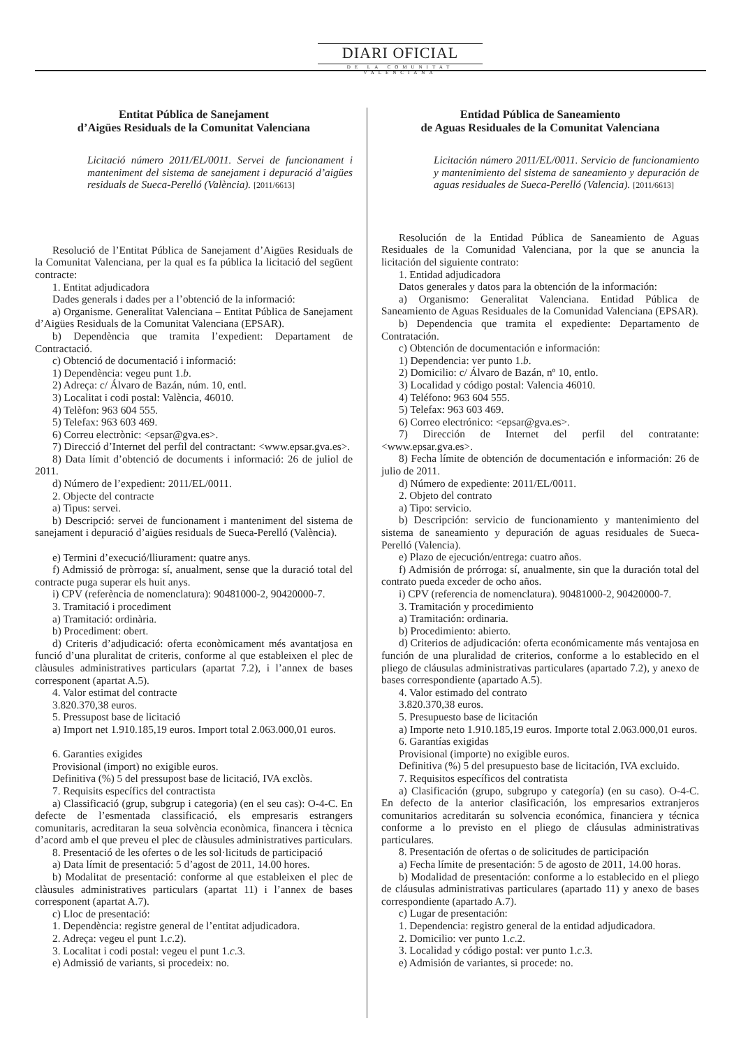DIARI OFICIAL
DE LA COMUNITAT VALENCIANA
Entitat Pública de Sanejament
d’Aigües Residuals de la Comunitat Valenciana
Licitació número 2011/EL/0011. Servei de funcionament i manteniment del sistema de sanejament i depuració d’aigües residuals de Sueca-Perelló (València). [2011/6613]
Resolució de l’Entitat Pública de Sanejament d’Aigües Residuals de la Comunitat Valenciana, per la qual es fa pública la licitació del següent contracte:
1. Entitat adjudicadora
Dades generals i dades per a l’obtenció de la informació:
a) Organisme. Generalitat Valenciana – Entitat Pública de Sanejament d’Aigües Residuals de la Comunitat Valenciana (EPSAR).
b) Dependència que tramita l’expedient: Departament de Contractació.
c) Obtenció de documentació i informació:
1) Dependència: vegeu punt 1.b.
2) Adreça: c/ Álvaro de Bazán, núm. 10, entl.
3) Localitat i codi postal: València, 46010.
4) Telèfon: 963 604 555.
5) Telefax: 963 603 469.
6) Correu electrònic: <epsar@gva.es>.
7) Direcció d’Internet del perfil del contractant: <www.epsar.gva.es>.
8) Data límit d’obtenció de documents i informació: 26 de juliol de 2011.
d) Número de l’expedient: 2011/EL/0011.
2. Objecte del contracte
a) Tipus: servei.
b) Descripció: servei de funcionament i manteniment del sistema de sanejament i depuració d’aigües residuals de Sueca-Perelló (València).
e) Termini d’execució/lliurament: quatre anys.
f) Admissió de pròrroga: sí, anualment, sense que la duració total del contracte puga superar els huit anys.
i) CPV (referència de nomenclatura): 90481000-2, 90420000-7.
3. Tramitació i procediment
a) Tramitació: ordinària.
b) Procediment: obert.
d) Criteris d’adjudicació: oferta econòmicament més avantatjosa en funció d’una pluralitat de criteris, conforme al que estableixen el plec de clàusules administratives particulars (apartat 7.2), i l’annex de bases corresponent (apartat A.5).
4. Valor estimat del contracte
3.820.370,38 euros.
5. Pressupost base de licitació
a) Import net 1.910.185,19 euros. Import total 2.063.000,01 euros.
6. Garanties exigides
Provisional (import) no exigible euros.
Definitiva (%) 5 del pressupost base de licitació, IVA exclòs.
7. Requisits específics del contractista
a) Classificació (grup, subgrup i categoria) (en el seu cas): O-4-C. En defecte de l’esmentada classificació, els empresaris estrangers comunitaris, acreditaran la seua solvència econòmica, financera i tècnica d’acord amb el que preveu el plec de clàusules administratives particulars.
8. Presentació de les ofertes o de les sol·licituds de participació
a) Data límit de presentació: 5 d’agost de 2011, 14.00 hores.
b) Modalitat de presentació: conforme al que estableixen el plec de clàusules administratives particulars (apartat 11) i l’annex de bases corresponent (apartat A.7).
c) Lloc de presentació:
1. Dependència: registre general de l’entitat adjudicadora.
2. Adreça: vegeu el punt 1.c.2).
3. Localitat i codi postal: vegeu el punt 1.c.3.
e) Admissió de variants, si procedeix: no.
Entidad Pública de Saneamiento
de Aguas Residuales de la Comunitat Valenciana
Licitación número 2011/EL/0011. Servicio de funcionamiento y mantenimiento del sistema de saneamiento y depuración de aguas residuales de Sueca-Perelló (Valencia). [2011/6613]
Resolución de la Entidad Pública de Saneamiento de Aguas Residuales de la Comunidad Valenciana, por la que se anuncia la licitación del siguiente contrato:
1. Entidad adjudicadora
Datos generales y datos para la obtención de la información:
a) Organismo: Generalitat Valenciana. Entidad Pública de Saneamiento de Aguas Residuales de la Comunidad Valenciana (EPSAR).
b) Dependencia que tramita el expediente: Departamento de Contratación.
c) Obtención de documentación e información:
1) Dependencia: ver punto 1.b.
2) Domicilio: c/ Álvaro de Bazán, nº 10, entlo.
3) Localidad y código postal: Valencia 46010.
4) Teléfono: 963 604 555.
5) Telefax: 963 603 469.
6) Correo electrónico: <epsar@gva.es>.
7) Dirección de Internet del perfil del contratante: <www.epsar.gva.es>.
8) Fecha límite de obtención de documentación e información: 26 de julio de 2011.
d) Número de expediente: 2011/EL/0011.
2. Objeto del contrato
a) Tipo: servicio.
b) Descripción: servicio de funcionamiento y mantenimiento del sistema de saneamiento y depuración de aguas residuales de Sueca-Perelló (Valencia).
e) Plazo de ejecución/entrega: cuatro años.
f) Admisión de prórroga: sí, anualmente, sin que la duración total del contrato pueda exceder de ocho años.
i) CPV (referencia de nomenclatura). 90481000-2, 90420000-7.
3. Tramitación y procedimiento
a) Tramitación: ordinaria.
b) Procedimiento: abierto.
d) Criterios de adjudicación: oferta económicamente más ventajosa en función de una pluralidad de criterios, conforme a lo establecido en el pliego de cláusulas administrativas particulares (apartado 7.2), y anexo de bases correspondiente (apartado A.5).
4. Valor estimado del contrato
3.820.370,38 euros.
5. Presupuesto base de licitación
a) Importe neto 1.910.185,19 euros. Importe total 2.063.000,01 euros.
6. Garantías exigidas
Provisional (importe) no exigible euros.
Definitiva (%) 5 del presupuesto base de licitación, IVA excluido.
7. Requisitos específicos del contratista
a) Clasificación (grupo, subgrupo y categoría) (en su caso). O-4-C. En defecto de la anterior clasificación, los empresarios extranjeros comunitarios acreditarán su solvencia económica, financiera y técnica conforme a lo previsto en el pliego de cláusulas administrativas particulares.
8. Presentación de ofertas o de solicitudes de participación
a) Fecha límite de presentación: 5 de agosto de 2011, 14.00 horas.
b) Modalidad de presentación: conforme a lo establecido en el pliego de cláusulas administrativas particulares (apartado 11) y anexo de bases correspondiente (apartado A.7).
c) Lugar de presentación:
1. Dependencia: registro general de la entidad adjudicadora.
2. Domicilio: ver punto 1.c.2.
3. Localidad y código postal: ver punto 1.c.3.
e) Admisión de variantes, si procede: no.